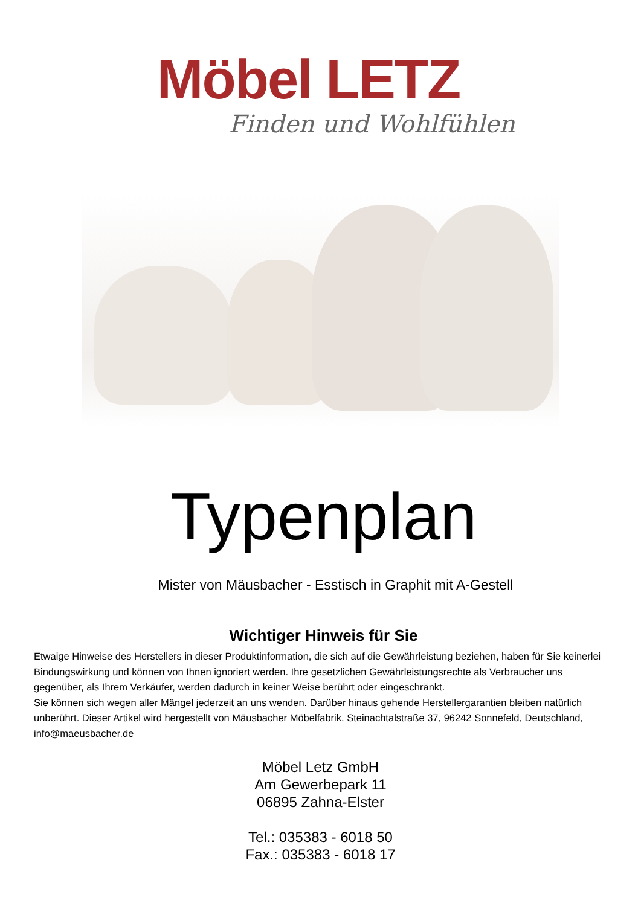Möbel LETZ
Finden und Wohlfühlen
Typenplan
Mister von Mäusbacher - Esstisch in Graphit mit A-Gestell
Wichtiger Hinweis für Sie
Etwaige Hinweise des Herstellers in dieser Produktinformation, die sich auf die Gewährleistung beziehen, haben für Sie keinerlei Bindungswirkung und können von Ihnen ignoriert werden. Ihre gesetzlichen Gewährleistungsrechte als Verbraucher uns gegenüber, als Ihrem Verkäufer, werden dadurch in keiner Weise berührt oder eingeschränkt.
Sie können sich wegen aller Mängel jederzeit an uns wenden. Darüber hinaus gehende Herstellergarantien bleiben natürlich unberührt. Dieser Artikel wird hergestellt von Mäusbacher Möbelfabrik, Steinachtalstraße 37, 96242 Sonnefeld, Deutschland, info@maeusbacher.de
Möbel Letz GmbH
Am Gewerbepark 11
06895 Zahna-Elster
Tel.: 035383 - 6018 50
Fax.: 035383 - 6018 17